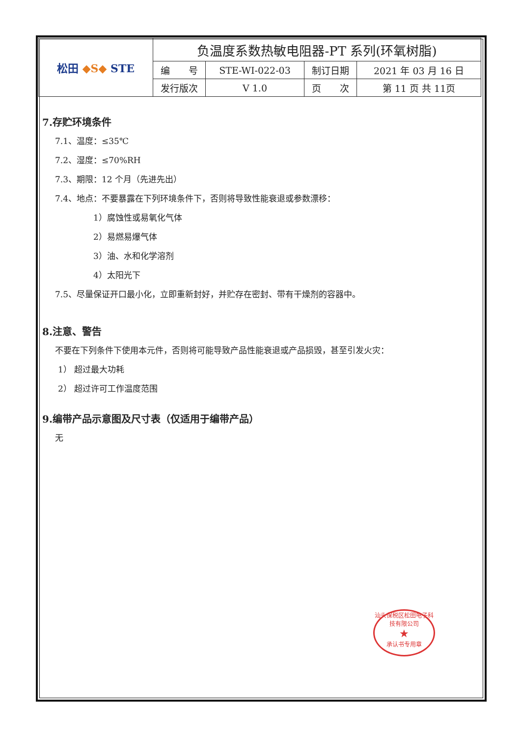| 松田 ◆S◆ STE | 负温度系数热敏电阻器-PT 系列(环氧树脂) | | | |
| | 编 号 | STE-WI-022-03 | 制订日期 | 2021 年 03 月 16 日 |
| | 发行版次 | V 1.0 | 页 次 | 第 11 页 共 11页 |
7.存贮环境条件
7.1、温度：≤35℃
7.2、湿度：≤70%RH
7.3、期限：12 个月（先进先出）
7.4、地点：不要暴露在下列环境条件下，否则将导致性能衰退或参数漂移：
1）腐蚀性或易氧化气体
2）易燃易爆气体
3）油、水和化学溶剂
4）太阳光下
7.5、尽量保证开口最小化，立即重新封好，并贮存在密封、带有干燥剂的容器中。
8.注意、警告
不要在下列条件下使用本元件，否则将可能导致产品性能衰退或产品损毁，甚至引发火灾：
1） 超过最大功耗
2） 超过许可工作温度范围
9.编带产品示意图及尺寸表（仅适用于编带产品）
无
汕头保税区松田电子科技有限公司
★
承认书专用章